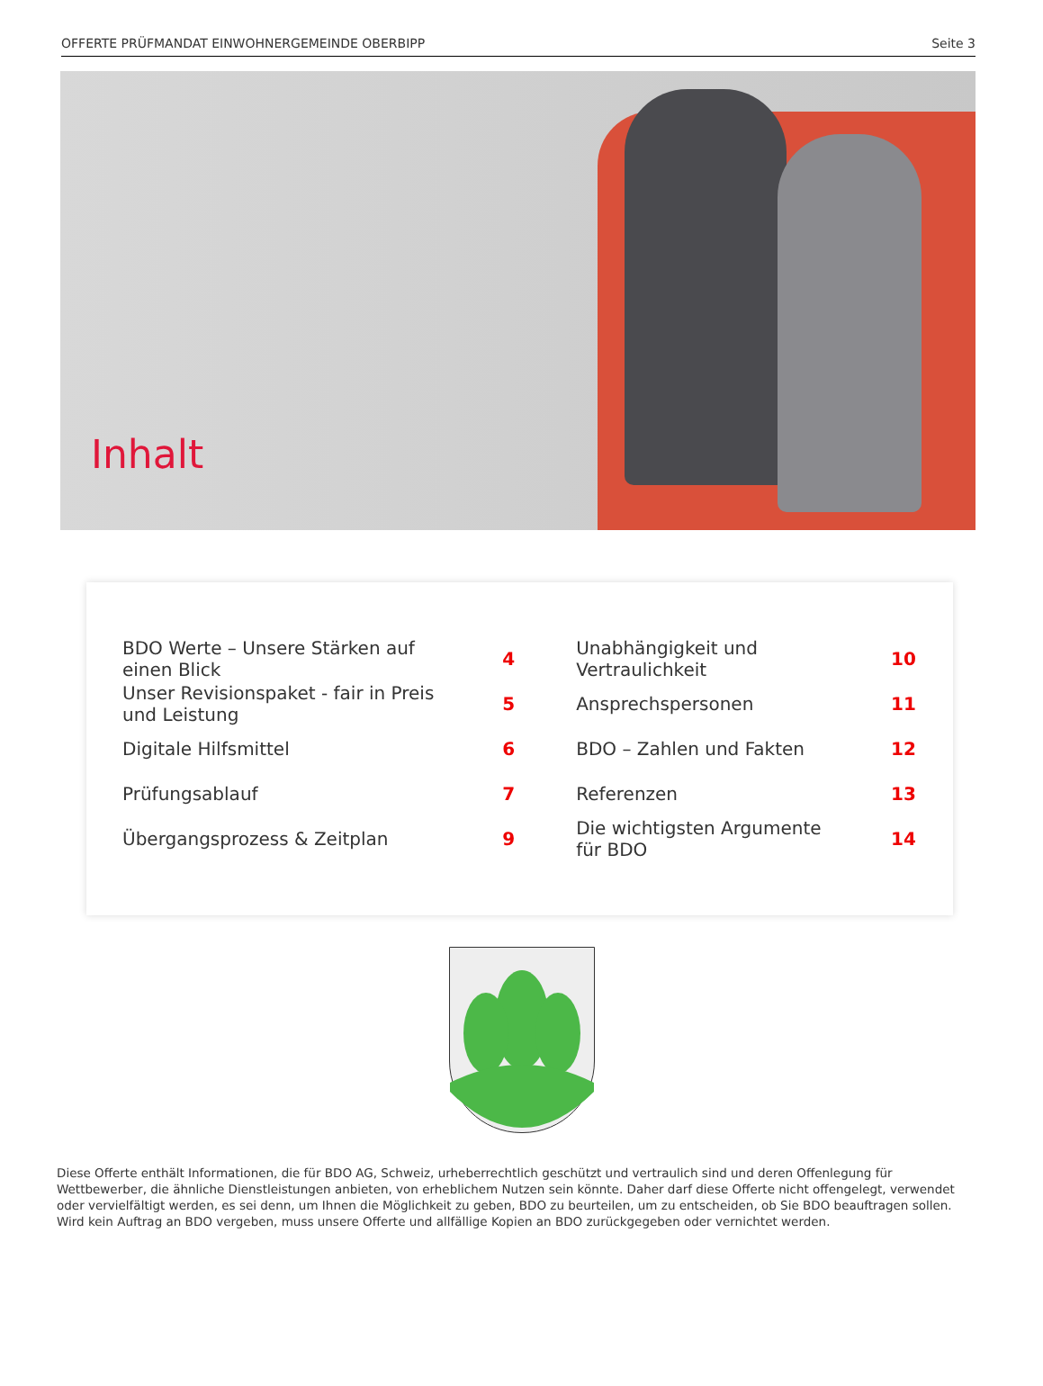OFFERTE PRÜFMANDAT EINWOHNERGEMEINDE OBERBIPP Seite 3
Inhalt
| BDO Werte – Unsere Stärken auf einen Blick | 4 | Unabhängigkeit und Vertraulichkeit | 10 |
| Unser Revisionspaket - fair in Preis und Leistung | 5 | Ansprechspersonen | 11 |
| Digitale Hilfsmittel | 6 | BDO – Zahlen und Fakten | 12 |
| Prüfungsablauf | 7 | Referenzen | 13 |
| Übergangsprozess & Zeitplan | 9 | Die wichtigsten Argumente für BDO | 14 |
Diese Offerte enthält Informationen, die für BDO AG, Schweiz, urheberrechtlich geschützt und vertraulich sind und deren Offenlegung für Wettbewerber, die ähnliche Dienstleistungen anbieten, von erheblichem Nutzen sein könnte. Daher darf diese Offerte nicht offengelegt, verwendet oder vervielfältigt werden, es sei denn, um Ihnen die Möglichkeit zu geben, BDO zu beurteilen, um zu entscheiden, ob Sie BDO beauftragen sollen. Wird kein Auftrag an BDO vergeben, muss unsere Offerte und allfällige Kopien an BDO zurückgegeben oder vernichtet werden.